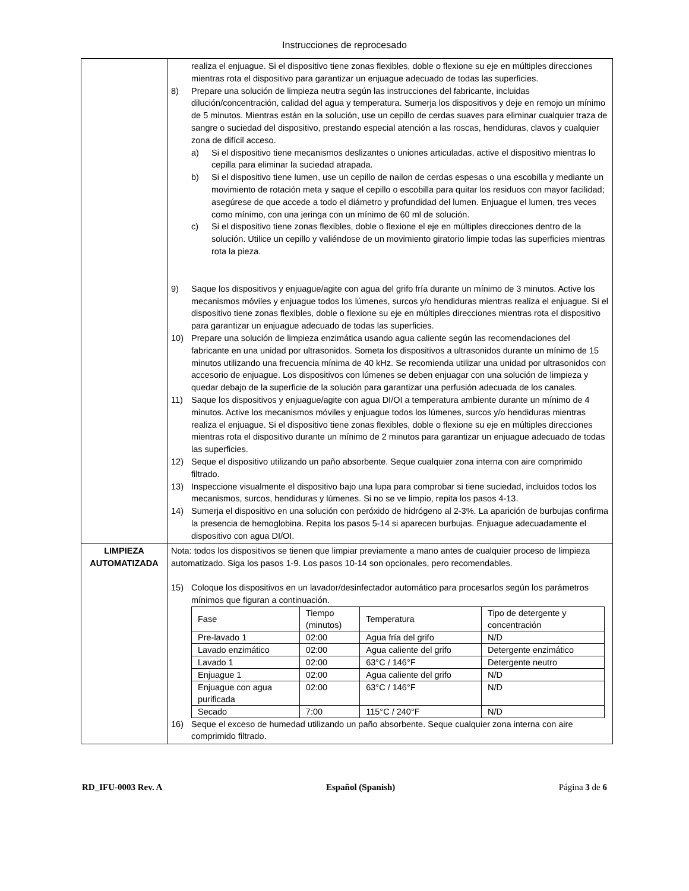Instrucciones de reprocesado
| | realiza el enjuague. Si el dispositivo tiene zonas flexibles, doble o flexione su eje en múltiples direcciones mientras rota el dispositivo para garantizar un enjuague adecuado de todas las superficies. 8) Prepare una solución de limpieza neutra según las instrucciones del fabricante, incluidas dilución/concentración, calidad del agua y temperatura. Sumerja los dispositivos y deje en remojo un mínimo de 5 minutos. Mientras están en la solución, use un cepillo de cerdas suaves para eliminar cualquier traza de sangre o suciedad del dispositivo, prestando especial atención a las roscas, hendiduras, clavos y cualquier zona de difícil acceso. a) Si el dispositivo tiene mecanismos deslizantes o uniones articuladas, active el dispositivo mientras lo cepilla para eliminar la suciedad atrapada. b) Si el dispositivo tiene lumen, use un cepillo de nailon de cerdas espesas o una escobilla y mediante un movimiento de rotación meta y saque el cepillo o escobilla para quitar los residuos con mayor facilidad; asegúrese de que accede a todo el diámetro y profundidad del lumen. Enjuague el lumen, tres veces como mínimo, con una jeringa con un mínimo de 60 ml de solución. c) Si el dispositivo tiene zonas flexibles, doble o flexione el eje en múltiples direcciones dentro de la solución. Utilice un cepillo y valiéndose de un movimiento giratorio limpie todas las superficies mientras rota la pieza. 9) Saque los dispositivos y enjuague/agite con agua del grifo fría durante un mínimo de 3 minutos. Active los mecanismos móviles y enjuague todos los lúmenes, surcos y/o hendiduras mientras realiza el enjuague. Si el dispositivo tiene zonas flexibles, doble o flexione su eje en múltiples direcciones mientras rota el dispositivo para garantizar un enjuague adecuado de todas las superficies. 10) Prepare una solución de limpieza enzimática usando agua caliente según las recomendaciones del fabricante en una unidad por ultrasonidos. Someta los dispositivos a ultrasonidos durante un mínimo de 15 minutos utilizando una frecuencia mínima de 40 kHz. Se recomienda utilizar una unidad por ultrasonidos con accesorio de enjuague. Los dispositivos con lúmenes se deben enjuagar con una solución de limpieza y quedar debajo de la superficie de la solución para garantizar una perfusión adecuada de los canales. 11) Saque los dispositivos y enjuague/agite con agua DI/OI a temperatura ambiente durante un mínimo de 4 minutos. Active los mecanismos móviles y enjuague todos los lúmenes, surcos y/o hendiduras mientras realiza el enjuague. Si el dispositivo tiene zonas flexibles, doble o flexione su eje en múltiples direcciones mientras rota el dispositivo durante un mínimo de 2 minutos para garantizar un enjuague adecuado de todas las superficies. 12) Seque el dispositivo utilizando un paño absorbente. Seque cualquier zona interna con aire comprimido filtrado. 13) Inspeccione visualmente el dispositivo bajo una lupa para comprobar si tiene suciedad, incluidos todos los mecanismos, surcos, hendiduras y lúmenes. Si no se ve limpio, repita los pasos 4-13. 14) Sumerja el dispositivo en una solución con peróxido de hidrógeno al 2-3%. La aparición de burbujas confirma la presencia de hemoglobina. Repita los pasos 5-14 si aparecen burbujas. Enjuague adecuadamente el dispositivo con agua DI/OI. |
| LIMPIEZA AUTOMATIZADA | Nota: todos los dispositivos se tienen que limpiar previamente a mano antes de cualquier proceso de limpieza automatizado. Siga los pasos 1-9. Los pasos 10-14 son opcionales, pero recomendables. 15) Coloque los dispositivos en un lavador/desinfectador automático para procesarlos según los parámetros mínimos que figuran a continuación. / Fase / Tiempo (minutos) / Temperatura / Tipo de detergente y concentración / / Pre-lavado 1 / 02:00 / Agua fría del grifo / N/D / / Lavado enzimático / 02:00 / Agua caliente del grifo / Detergente enzimático / / Lavado 1 / 02:00 / 63°C / 146°F / Detergente neutro / / Enjuague 1 / 02:00 / Agua caliente del grifo / N/D / / Enjuague con agua purificada / 02:00 / 63°C / 146°F / N/D / / Secado / 7:00 / 115°C / 240°F / N/D / 16) Seque el exceso de humedad utilizando un paño absorbente. Seque cualquier zona interna con aire comprimido filtrado. |
RD_IFU-0003 Rev. A Español (Spanish) Página 3 de 6